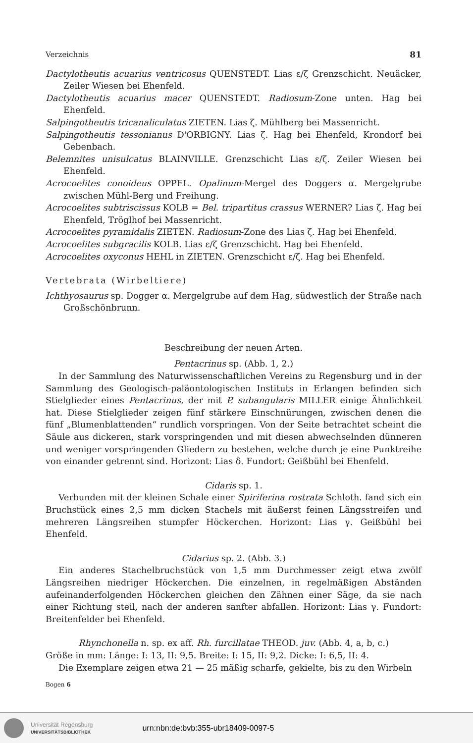Verzeichnis 81
Dactylotheutis acuarius ventricosus QUENSTEDT. Lias ε/ζ Grenzschicht. Neuäcker, Zeiler Wiesen bei Ehenfeld.
Dactylotheutis acuarius macer QUENSTEDT. Radiosum-Zone unten. Hag bei Ehenfeld.
Salpingotheutis tricanaliculatus ZIETEN. Lias ζ. Mühlberg bei Massenricht.
Salpingotheutis tessonianus D'ORBIGNY. Lias ζ. Hag bei Ehenfeld, Krondorf bei Gebenbach.
Belemnites unisulcatus BLAINVILLE. Grenzschicht Lias ε/ζ. Zeiler Wiesen bei Ehenfeld.
Acrocoelites conoideus OPPEL. Opalinum-Mergel des Doggers α. Mergelgrube zwischen Mühl-Berg und Freihung.
Acrocoelites subtriscissus KOLB = Bel. tripartitus crassus WERNER? Lias ζ. Hag bei Ehenfeld, Tröglhof bei Massenricht.
Acrocoelites pyramidalis ZIETEN. Radiosum-Zone des Lias ζ. Hag bei Ehenfeld.
Acrocoelites subgracilis KOLB. Lias ε/ζ Grenzschicht. Hag bei Ehenfeld.
Acrocoelites oxyconus HEHL in ZIETEN. Grenzschicht ε/ζ. Hag bei Ehenfeld.
Vertebrata (Wirbeltiere)
Ichthyosaurus sp. Dogger α. Mergelgrube auf dem Hag, südwestlich der Straße nach Großschönbrunn.
Beschreibung der neuen Arten.
Pentacrinus sp. (Abb. 1, 2.)
In der Sammlung des Naturwissenschaftlichen Vereins zu Regensburg und in der Sammlung des Geologisch-paläontologischen Instituts in Erlangen befinden sich Stielglieder eines Pentacrinus, der mit P. subangularis MILLER einige Ähnlichkeit hat. Diese Stielglieder zeigen fünf stärkere Einschnürungen, zwischen denen die fünf „Blumenblattenden“ rundlich vorspringen. Von der Seite betrachtet scheint die Säule aus dickeren, stark vorspringenden und mit diesen abwechselnden dünneren und weniger vorspringenden Gliedern zu bestehen, welche durch je eine Punktreihe von einander getrennt sind. Horizont: Lias δ. Fundort: Geißbühl bei Ehenfeld.
Cidaris sp. 1.
Verbunden mit der kleinen Schale einer Spiriferina rostrata Schloth. fand sich ein Bruchstück eines 2,5 mm dicken Stachels mit äußerst feinen Längsstreifen und mehreren Längsreihen stumpfer Höckerchen. Horizont: Lias γ. Geißbühl bei Ehenfeld.
Cidarius sp. 2. (Abb. 3.)
Ein anderes Stachelbruchstück von 1,5 mm Durchmesser zeigt etwa zwölf Längsreihen niedriger Höckerchen. Die einzelnen, in regelmäßigen Abständen aufeinanderfolgenden Höckerchen gleichen den Zähnen einer Säge, da sie nach einer Richtung steil, nach der anderen sanfter abfallen. Horizont: Lias γ. Fundort: Breitenfelder bei Ehenfeld.
Rhynchonella n. sp. ex aff. Rh. furcillatae THEOD. juv. (Abb. 4, a, b, c.)
Größe in mm: Länge: I: 13, II: 9,5. Breite: I: 15, II: 9,2. Dicke: I: 6,5, II: 4.
Die Exemplare zeigen etwa 21 — 25 mäßig scharfe, gekielte, bis zu den Wirbeln
Bogen 6
Universität Regensburg
UNIVERSITÄTSBIBLIOTHEK
urn:nbn:de:bvb:355-ubr18409-0097-5